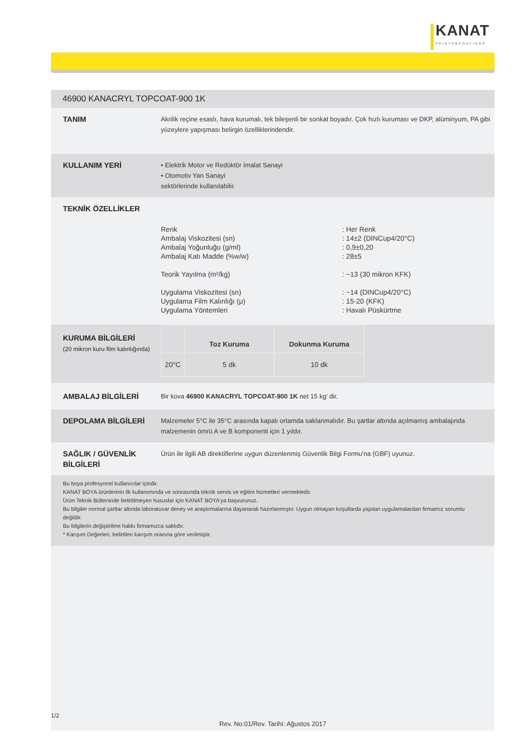KANAT
PAINTS&COATINGS
46900 KANACRYL TOPCOAT-900 1K
TANIM
Akrilik reçine esaslı, hava kurumalı, tek bileşenli bir sonkat boyadır. Çok hızlı kuruması ve DKP, alüminyum, PA gibi yüzeylere yapışması belirgin özelliklerindendir.
KULLANIM YERİ
• Elektrik Motor ve Redüktör İmalat Sanayi
• Otomotiv Yan Sanayi
sektörlerinde kullanılabilir.
TEKNİK ÖZELLİKLER
| Renk | : Her Renk |
| Ambalaj Viskozitesi (sn) | : 14±2 (DINCup4/20°C) |
| Ambalaj Yoğunluğu (g/ml) | : 0,9±0,20 |
| Ambalaj Katı Madde (%w/w) | : 28±5 |
| Teorik Yayılma (m²/kg) | : ~13 (30 mikron KFK) |
| Uygulama Viskozitesi (sn) | : ~14 (DINCup4/20°C) |
| Uygulama Film Kalınlığı (μ) | : 15-20 (KFK) |
| Uygulama Yöntemleri | : Havalı Püskürtme |
KURUMA BİLGİLERİ
(20 mikron kuru film kalınlığında)
| | Toz Kuruma | Dokunma Kuruma |
| --- | --- | --- |
| 20°C | 5 dk | 10 dk |
AMBALAJ BİLGİLERİ
Bir kova 46900 KANACRYL TOPCOAT-900 1K net 15 kg' dir.
DEPOLAMA BİLGİLERİ
Malzemeler 5°C ile 35°C arasında kapalı ortamda saklanmalıdır. Bu şartlar altında açılmamış ambalajında malzemenin ömrü A ve B komponenti için 1 yıldır.
SAĞLIK / GÜVENLİK BİLGİLERİ
Ürün ile ilgili AB direktiflerine uygun düzenlenmiş Güvenlik Bilgi Formu'na (GBF) uyunuz.
Bu boya profesyonel kullanıcılar içindir.
KANAT BOYA ürünlerinin ilk kullanımında ve sonrasında teknik servis ve eğitim hizmetleri vermektedir.
Ürün Teknik Bülteninde belirtilmeyen hususlar için KANAT BOYA'ya başvurunuz.
Bu bilgiler normal şartlar altında laboratuvar deney ve araştırmalarına dayanarak hazırlanmıştır. Uygun olmayan koşullarda yapılan uygulamalardan firmamız sorumlu değildir.
Bu bilgilerin değiştirilme hakkı firmamızca saklıdır.
* Karışım Değerleri, belirtilen karışım oranına göre verilmiştir.
Rev. No:01/Rev. Tarihi: Ağustos 2017
1/2